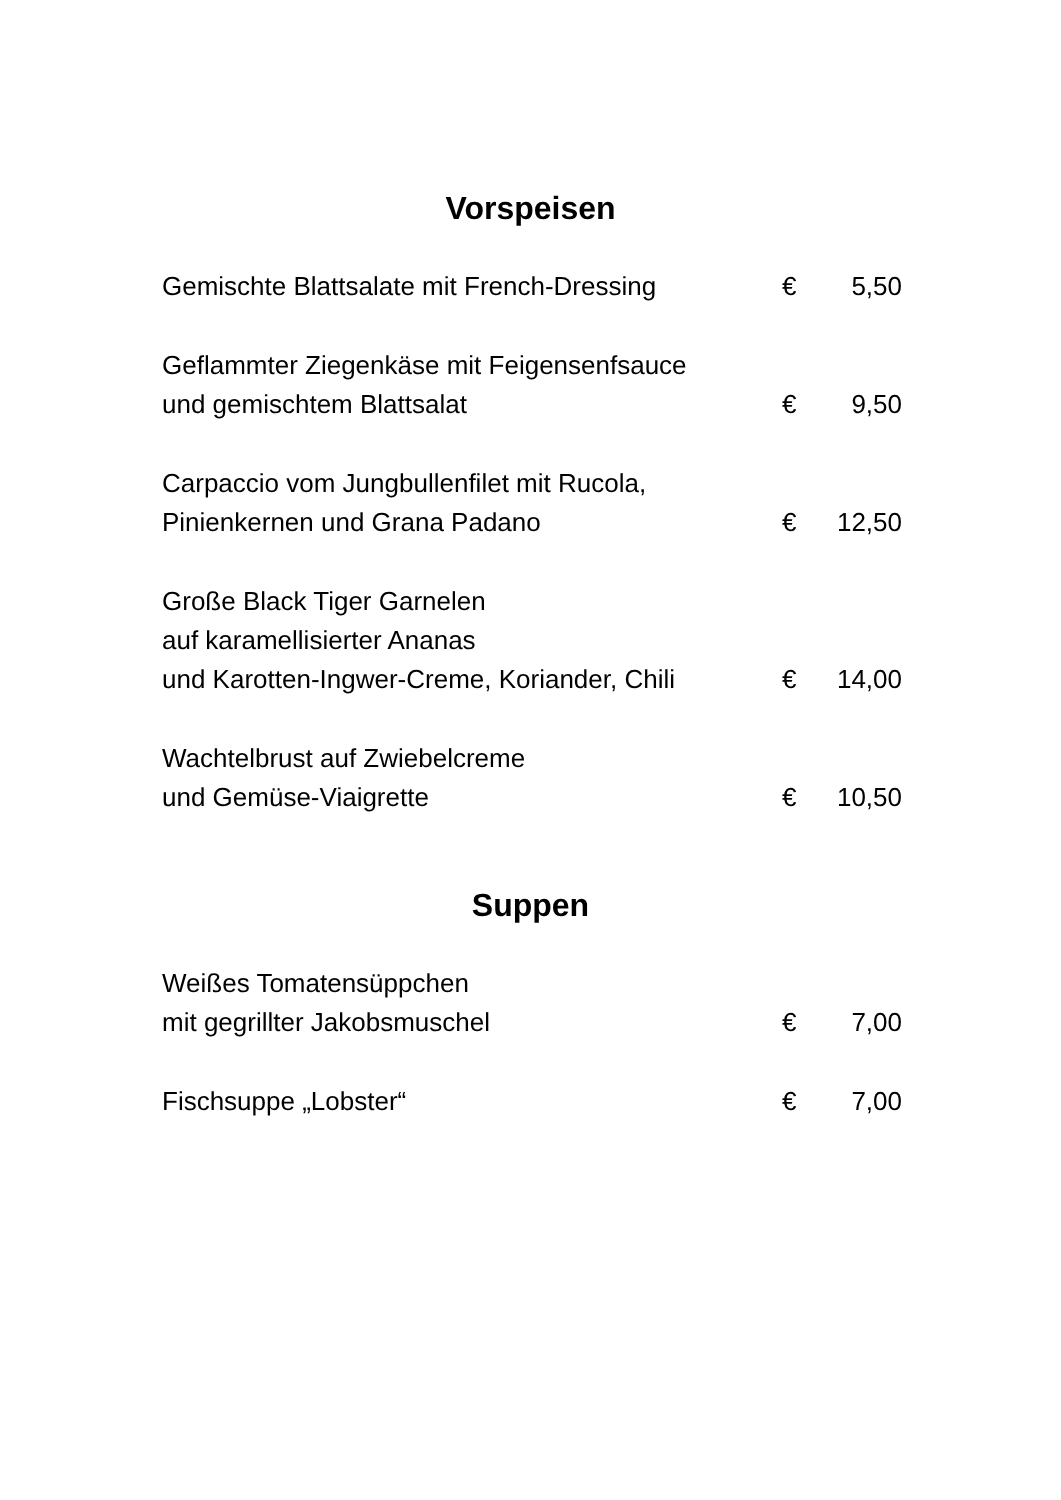Vorspeisen
| Gemischte Blattsalate mit French-Dressing | € | 5,50 |
| Geflammter Ziegenkäse mit Feigensenfsauce und gemischtem Blattsalat | € | 9,50 |
| Carpaccio vom Jungbullenfilet mit Rucola, Pinienkernen und Grana Padano | € | 12,50 |
| Große Black Tiger Garnelen auf karamellisierter Ananas und Karotten-Ingwer-Creme, Koriander, Chili | € | 14,00 |
| Wachtelbrust auf Zwiebelcreme und Gemüse-Viaigrette | € | 10,50 |
Suppen
| Weißes Tomatensüppchen mit gegrillter Jakobsmuschel | € | 7,00 |
| Fischsuppe „Lobster“ | € | 7,00 |